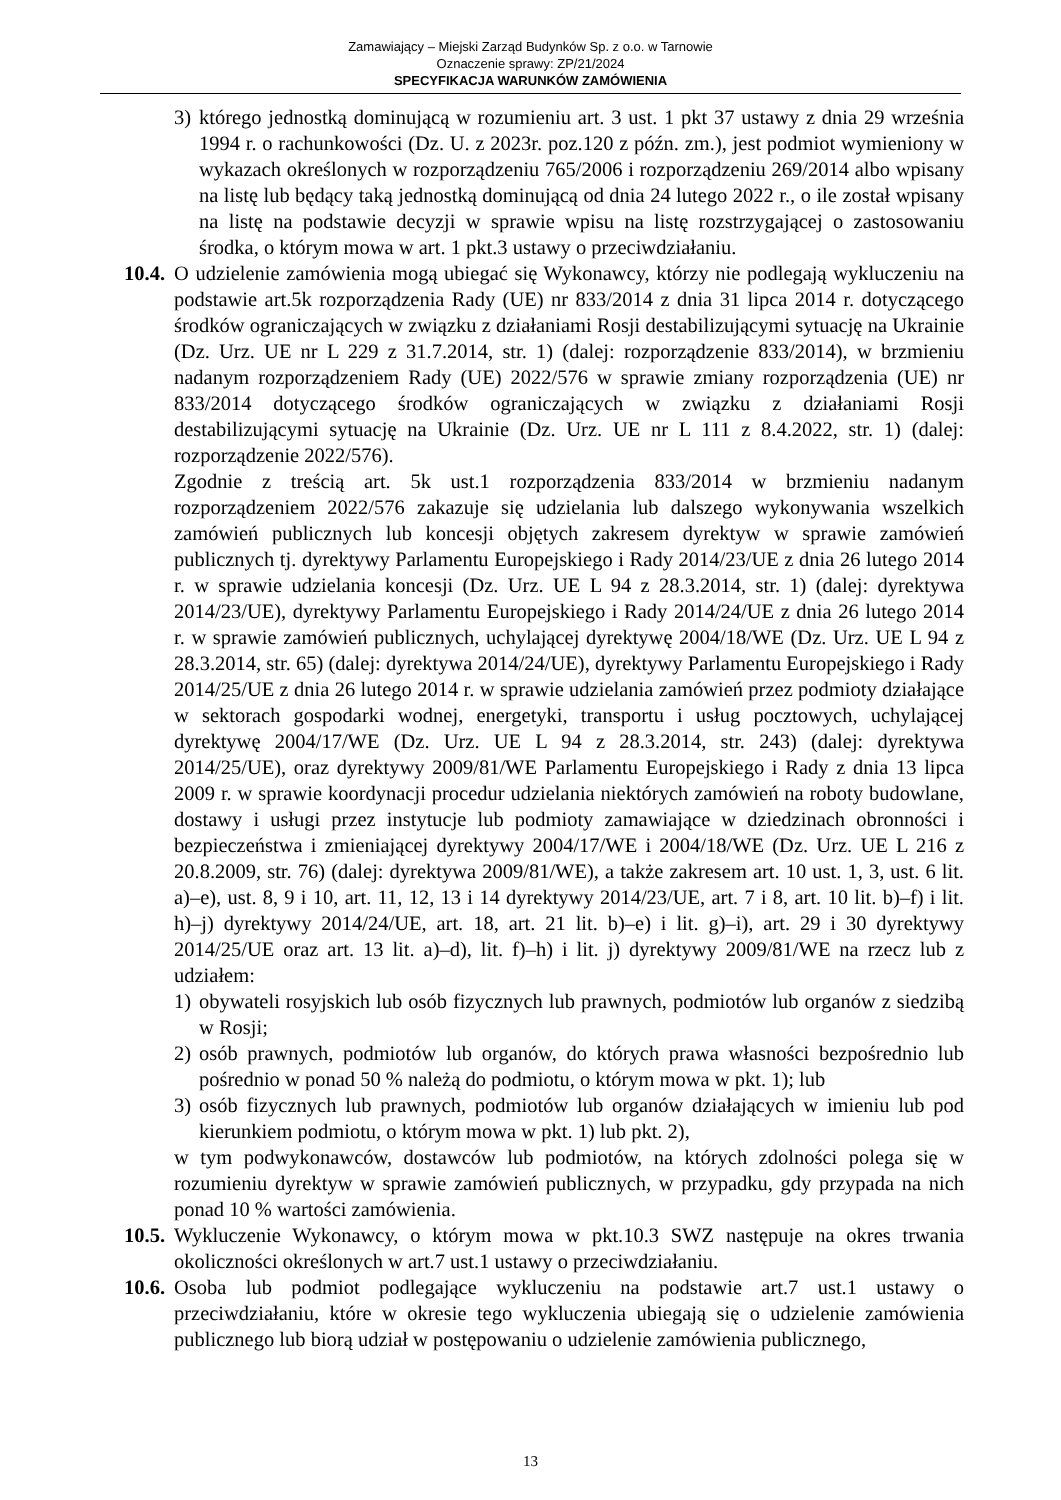Zamawiający – Miejski Zarząd Budynków Sp. z o.o. w Tarnowie
Oznaczenie sprawy: ZP/21/2024
SPECYFIKACJA WARUNKÓW ZAMÓWIENIA
3) którego jednostką dominującą w rozumieniu art. 3 ust. 1 pkt 37 ustawy z dnia 29 września 1994 r. o rachunkowości (Dz. U. z 2023r. poz.120 z późn. zm.), jest podmiot wymieniony w wykazach określonych w rozporządzeniu 765/2006 i rozporządzeniu 269/2014 albo wpisany na listę lub będący taką jednostką dominującą od dnia 24 lutego 2022 r., o ile został wpisany na listę na podstawie decyzji w sprawie wpisu na listę rozstrzygającej o zastosowaniu środka, o którym mowa w art. 1 pkt.3 ustawy o przeciwdziałaniu.
10.4. O udzielenie zamówienia mogą ubiegać się Wykonawcy, którzy nie podlegają wykluczeniu na podstawie art.5k rozporządzenia Rady (UE) nr 833/2014 z dnia 31 lipca 2014 r. dotyczącego środków ograniczających w związku z działaniami Rosji destabilizującymi sytuację na Ukrainie (Dz. Urz. UE nr L 229 z 31.7.2014, str. 1) (dalej: rozporządzenie 833/2014), w brzmieniu nadanym rozporządzeniem Rady (UE) 2022/576 w sprawie zmiany rozporządzenia (UE) nr 833/2014 dotyczącego środków ograniczających w związku z działaniami Rosji destabilizującymi sytuację na Ukrainie (Dz. Urz. UE nr L 111 z 8.4.2022, str. 1) (dalej: rozporządzenie 2022/576).
Zgodnie z treścią art. 5k ust.1 rozporządzenia 833/2014 w brzmieniu nadanym rozporządzeniem 2022/576 zakazuje się udzielania lub dalszego wykonywania wszelkich zamówień publicznych lub koncesji objętych zakresem dyrektyw w sprawie zamówień publicznych tj. dyrektywy Parlamentu Europejskiego i Rady 2014/23/UE z dnia 26 lutego 2014 r. w sprawie udzielania koncesji (Dz. Urz. UE L 94 z 28.3.2014, str. 1) (dalej: dyrektywa 2014/23/UE), dyrektywy Parlamentu Europejskiego i Rady 2014/24/UE z dnia 26 lutego 2014 r. w sprawie zamówień publicznych, uchylającej dyrektywę 2004/18/WE (Dz. Urz. UE L 94 z 28.3.2014, str. 65) (dalej: dyrektywa 2014/24/UE), dyrektywy Parlamentu Europejskiego i Rady 2014/25/UE z dnia 26 lutego 2014 r. w sprawie udzielania zamówień przez podmioty działające w sektorach gospodarki wodnej, energetyki, transportu i usług pocztowych, uchylającej dyrektywę 2004/17/WE (Dz. Urz. UE L 94 z 28.3.2014, str. 243) (dalej: dyrektywa 2014/25/UE), oraz dyrektywy 2009/81/WE Parlamentu Europejskiego i Rady z dnia 13 lipca 2009 r. w sprawie koordynacji procedur udzielania niektórych zamówień na roboty budowlane, dostawy i usługi przez instytucje lub podmioty zamawiające w dziedzinach obronności i bezpieczeństwa i zmieniającej dyrektywy 2004/17/WE i 2004/18/WE (Dz. Urz. UE L 216 z 20.8.2009, str. 76) (dalej: dyrektywa 2009/81/WE), a także zakresem art. 10 ust. 1, 3, ust. 6 lit. a)–e), ust. 8, 9 i 10, art. 11, 12, 13 i 14 dyrektywy 2014/23/UE, art. 7 i 8, art. 10 lit. b)–f) i lit. h)–j) dyrektywy 2014/24/UE, art. 18, art. 21 lit. b)–e) i lit. g)–i), art. 29 i 30 dyrektywy 2014/25/UE oraz art. 13 lit. a)–d), lit. f)–h) i lit. j) dyrektywy 2009/81/WE na rzecz lub z udziałem:
1) obywateli rosyjskich lub osób fizycznych lub prawnych, podmiotów lub organów z siedzibą w Rosji;
2) osób prawnych, podmiotów lub organów, do których prawa własności bezpośrednio lub pośrednio w ponad 50 % należą do podmiotu, o którym mowa w pkt. 1); lub
3) osób fizycznych lub prawnych, podmiotów lub organów działających w imieniu lub pod kierunkiem podmiotu, o którym mowa w pkt. 1) lub pkt. 2),
w tym podwykonawców, dostawców lub podmiotów, na których zdolności polega się w rozumieniu dyrektyw w sprawie zamówień publicznych, w przypadku, gdy przypada na nich ponad 10 % wartości zamówienia.
10.5. Wykluczenie Wykonawcy, o którym mowa w pkt.10.3 SWZ następuje na okres trwania okoliczności określonych w art.7 ust.1 ustawy o przeciwdziałaniu.
10.6. Osoba lub podmiot podlegające wykluczeniu na podstawie art.7 ust.1 ustawy o przeciwdziałaniu, które w okresie tego wykluczenia ubiegają się o udzielenie zamówienia publicznego lub biorą udział w postępowaniu o udzielenie zamówienia publicznego,
13